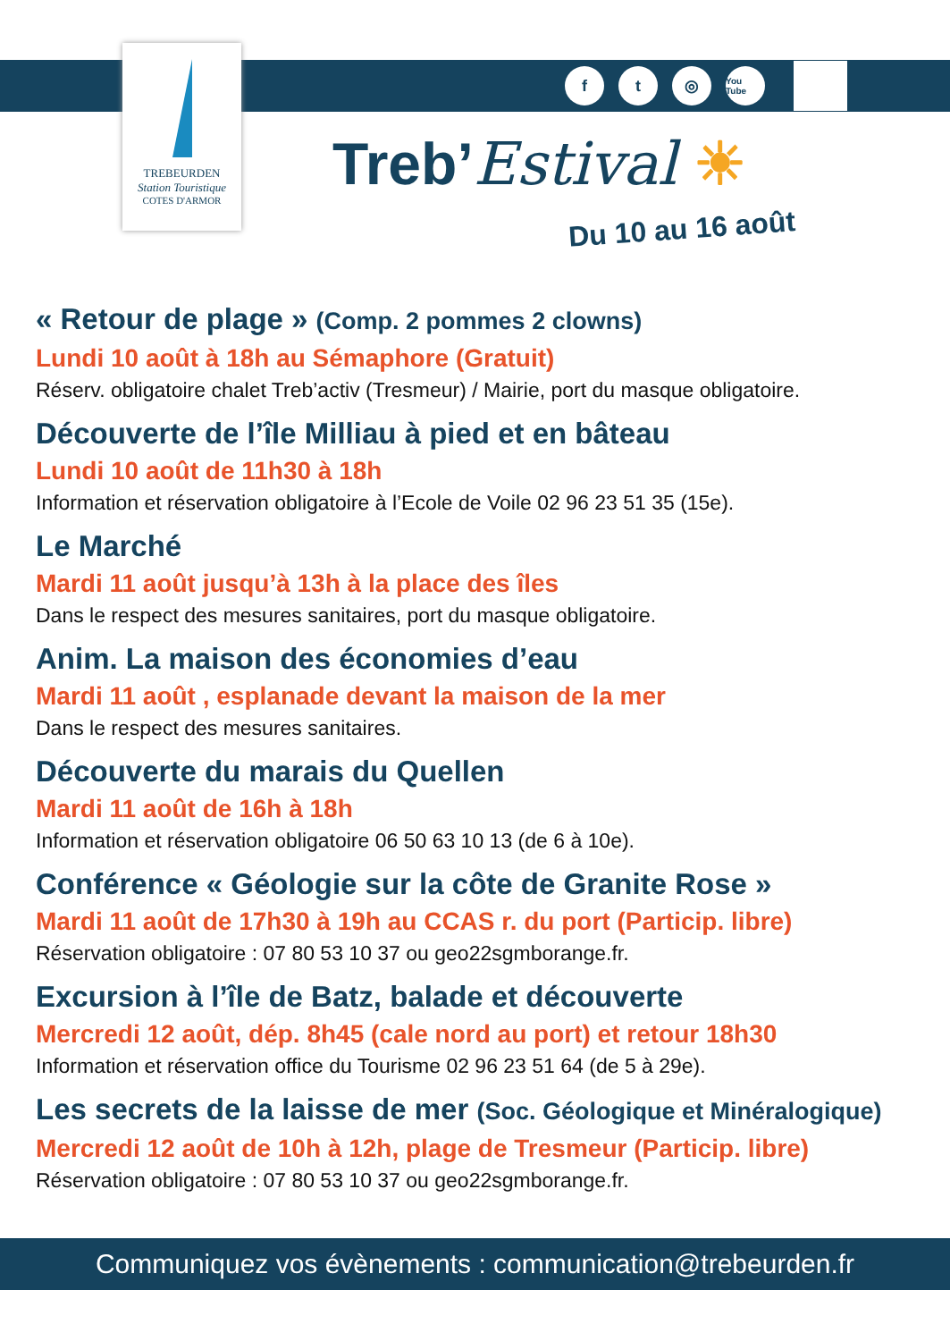TREBEURDEN
Station Touristique
COTES D'ARMOR
ft ◎ You Tube
Treb’Estival ☀
Du 10 au 16 août
« Retour de plage » (Comp. 2 pommes 2 clowns)
Lundi 10 août à 18h au Sémaphore (Gratuit)
Réserv. obligatoire chalet Treb’activ (Tresmeur) / Mairie, port du masque obligatoire.
Découverte de l’île Milliau à pied et en bâteau
Lundi 10 août de 11h30 à 18h
Information et réservation obligatoire à l’Ecole de Voile 02 96 23 51 35 (15e).
Le Marché
Mardi 11 août jusqu’à 13h à la place des îles
Dans le respect des mesures sanitaires, port du masque obligatoire.
Anim. La maison des économies d’eau
Mardi 11 août , esplanade devant la maison de la mer
Dans le respect des mesures sanitaires.
Découverte du marais du Quellen
Mardi 11 août de 16h à 18h
Information et réservation obligatoire 06 50 63 10 13 (de 6 à 10e).
Conférence « Géologie sur la côte de Granite Rose »
Mardi 11 août de 17h30 à 19h au CCAS r. du port (Particip. libre)
Réservation obligatoire : 07 80 53 10 37 ou geo22sgmborange.fr.
Excursion à l’île de Batz, balade et découverte
Mercredi 12 août, dép. 8h45 (cale nord au port) et retour 18h30
Information et réservation office du Tourisme 02 96 23 51 64 (de 5 à 29e).
Les secrets de la laisse de mer (Soc. Géologique et Minéralogique)
Mercredi 12 août de 10h à 12h, plage de Tresmeur (Particip. libre)
Réservation obligatoire : 07 80 53 10 37 ou geo22sgmborange.fr.
Communiquez vos évènements : communication@trebeurden.fr